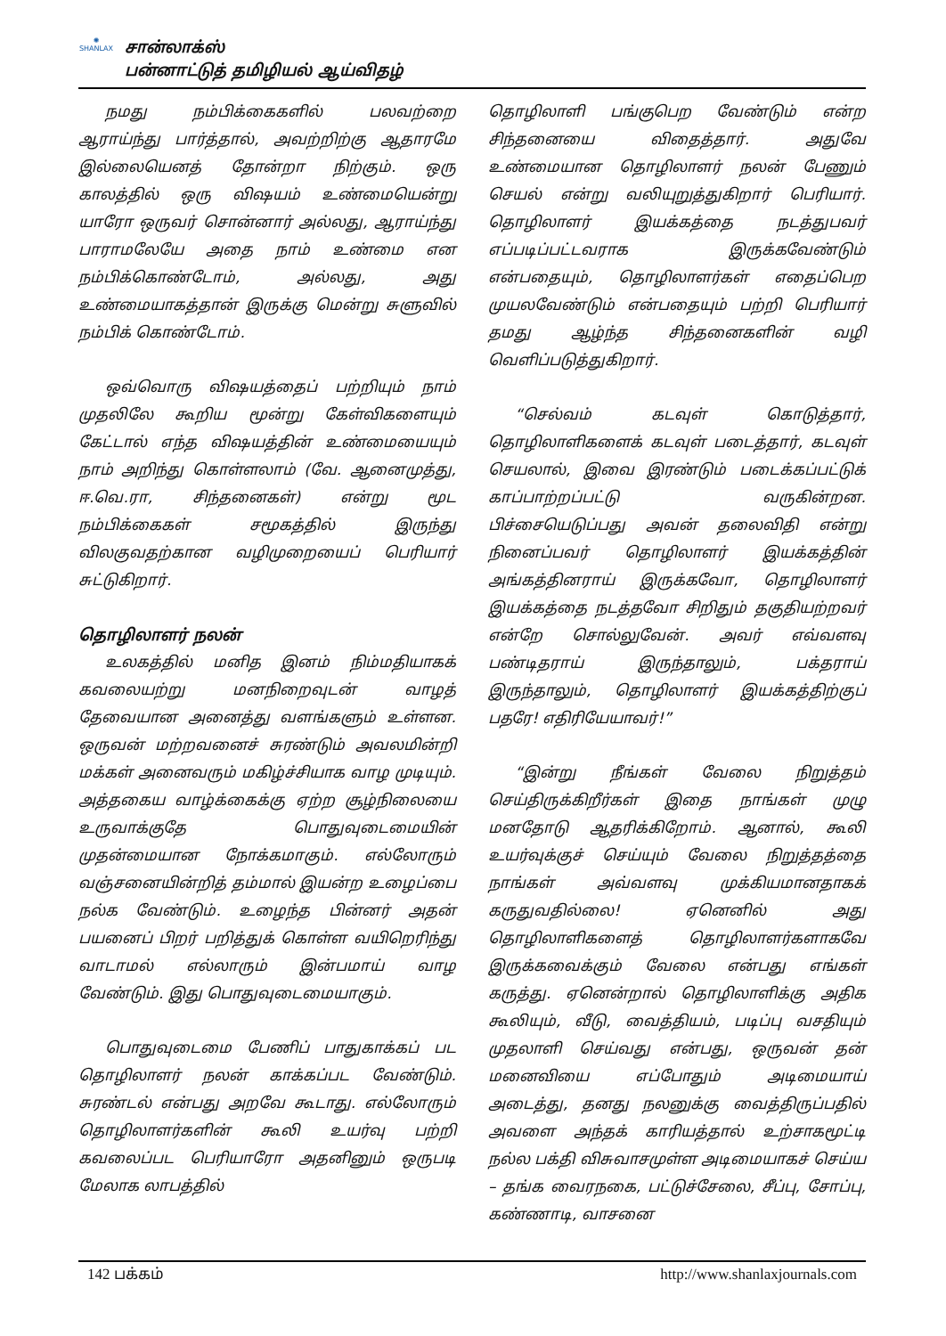✺
SHANLAX
சான்லாக்ஸ்
பன்னாட்டுத் தமிழியல் ஆய்விதழ்
நமது நம்பிக்கைகளில் பலவற்றை ஆராய்ந்து பார்த்தால், அவற்றிற்கு ஆதாரமே இல்லையெனத் தோன்றா நிற்கும். ஒரு காலத்தில் ஒரு விஷயம் உண்மையென்று யாரோ ஒருவர் சொன்னார் அல்லது, ஆராய்ந்து பாராமலேயே அதை நாம் உண்மை என நம்பிக்கொண்டோம், அல்லது, அது உண்மையாகத்தான் இருக்கு மென்று சுளுவில் நம்பிக் கொண்டோம்.
ஒவ்வொரு விஷயத்தைப் பற்றியும் நாம் முதலிலே கூறிய மூன்று கேள்விகளையும் கேட்டால் எந்த விஷயத்தின் உண்மையையும் நாம் அறிந்து கொள்ளலாம் (வே. ஆனைமுத்து, ஈ.வெ.ரா, சிந்தனைகள்) என்று மூட நம்பிக்கைகள் சமூகத்தில் இருந்து விலகுவதற்கான வழிமுறையைப் பெரியார் சுட்டுகிறார்.
தொழிலாளர் நலன்
உலகத்தில் மனித இனம் நிம்மதியாகக் கவலையற்று மனநிறைவுடன் வாழத் தேவையான அனைத்து வளங்களும் உள்ளன. ஒருவன் மற்றவனைச் சுரண்டும் அவலமின்றி மக்கள் அனைவரும் மகிழ்ச்சியாக வாழ முடியும். அத்தகைய வாழ்க்கைக்கு ஏற்ற சூழ்நிலையை உருவாக்குதே பொதுவுடைமையின் முதன்மையான நோக்கமாகும். எல்லோரும் வஞ்சனையின்றித் தம்மால் இயன்ற உழைப்பை நல்க வேண்டும். உழைந்த பின்னர் அதன் பயனைப் பிறர் பறித்துக் கொள்ள வயிறெரிந்து வாடாமல் எல்லாரும் இன்பமாய் வாழ வேண்டும். இது பொதுவுடைமையாகும்.
பொதுவுடைமை பேணிப் பாதுகாக்கப் பட தொழிலாளர் நலன் காக்கப்பட வேண்டும். சுரண்டல் என்பது அறவே கூடாது. எல்லோரும் தொழிலாளர்களின் கூலி உயர்வு பற்றி கவலைப்பட பெரியாரோ அதனினும் ஒருபடி மேலாக லாபத்தில்
தொழிலாளி பங்குபெற வேண்டும் என்ற சிந்தனையை விதைத்தார். அதுவே உண்மையான தொழிலாளர் நலன் பேணும் செயல் என்று வலியுறுத்துகிறார் பெரியார். தொழிலாளர் இயக்கத்தை நடத்துபவர் எப்படிப்பட்டவராக இருக்கவேண்டும் என்பதையும், தொழிலாளர்கள் எதைப்பெற முயலவேண்டும் என்பதையும் பற்றி பெரியார் தமது ஆழ்ந்த சிந்தனைகளின் வழி வெளிப்படுத்துகிறார்.
“செல்வம் கடவுள் கொடுத்தார், தொழிலாளிகளைக் கடவுள் படைத்தார், கடவுள் செயலால், இவை இரண்டும் படைக்கப்பட்டுக் காப்பாற்றப்பட்டு வருகின்றன. பிச்சையெடுப்பது அவன் தலைவிதி என்று நினைப்பவர் தொழிலாளர் இயக்கத்தின் அங்கத்தினராய் இருக்கவோ, தொழிலாளர் இயக்கத்தை நடத்தவோ சிறிதும் தகுதியற்றவர் என்றே சொல்லுவேன். அவர் எவ்வளவு பண்டிதராய் இருந்தாலும், பக்தராய் இருந்தாலும், தொழிலாளர் இயக்கத்திற்குப் பதரே! எதிரியேயாவர்!”
“இன்று நீங்கள் வேலை நிறுத்தம் செய்திருக்கிறீர்கள் இதை நாங்கள் முழு மனதோடு ஆதரிக்கிறோம். ஆனால், கூலி உயர்வுக்குச் செய்யும் வேலை நிறுத்தத்தை நாங்கள் அவ்வளவு முக்கியமானதாகக் கருதுவதில்லை! ஏனெனில் அது தொழிலாளிகளைத் தொழிலாளர்களாகவே இருக்கவைக்கும் வேலை என்பது எங்கள் கருத்து. ஏனென்றால் தொழிலாளிக்கு அதிக கூலியும், வீடு, வைத்தியம், படிப்பு வசதியும் முதலாளி செய்வது என்பது, ஒருவன் தன் மனைவியை எப்போதும் அடிமையாய் அடைத்து, தனது நலனுக்கு வைத்திருப்பதில் அவளை அந்தக் காரியத்தால் உற்சாகமூட்டி நல்ல பக்தி விசுவாசமுள்ள அடிமையாகச் செய்ய – தங்க வைரநகை, பட்டுச்சேலை, சீப்பு, சோப்பு, கண்ணாடி, வாசனை
142 பக்கம் http://www.shanlaxjournals.com